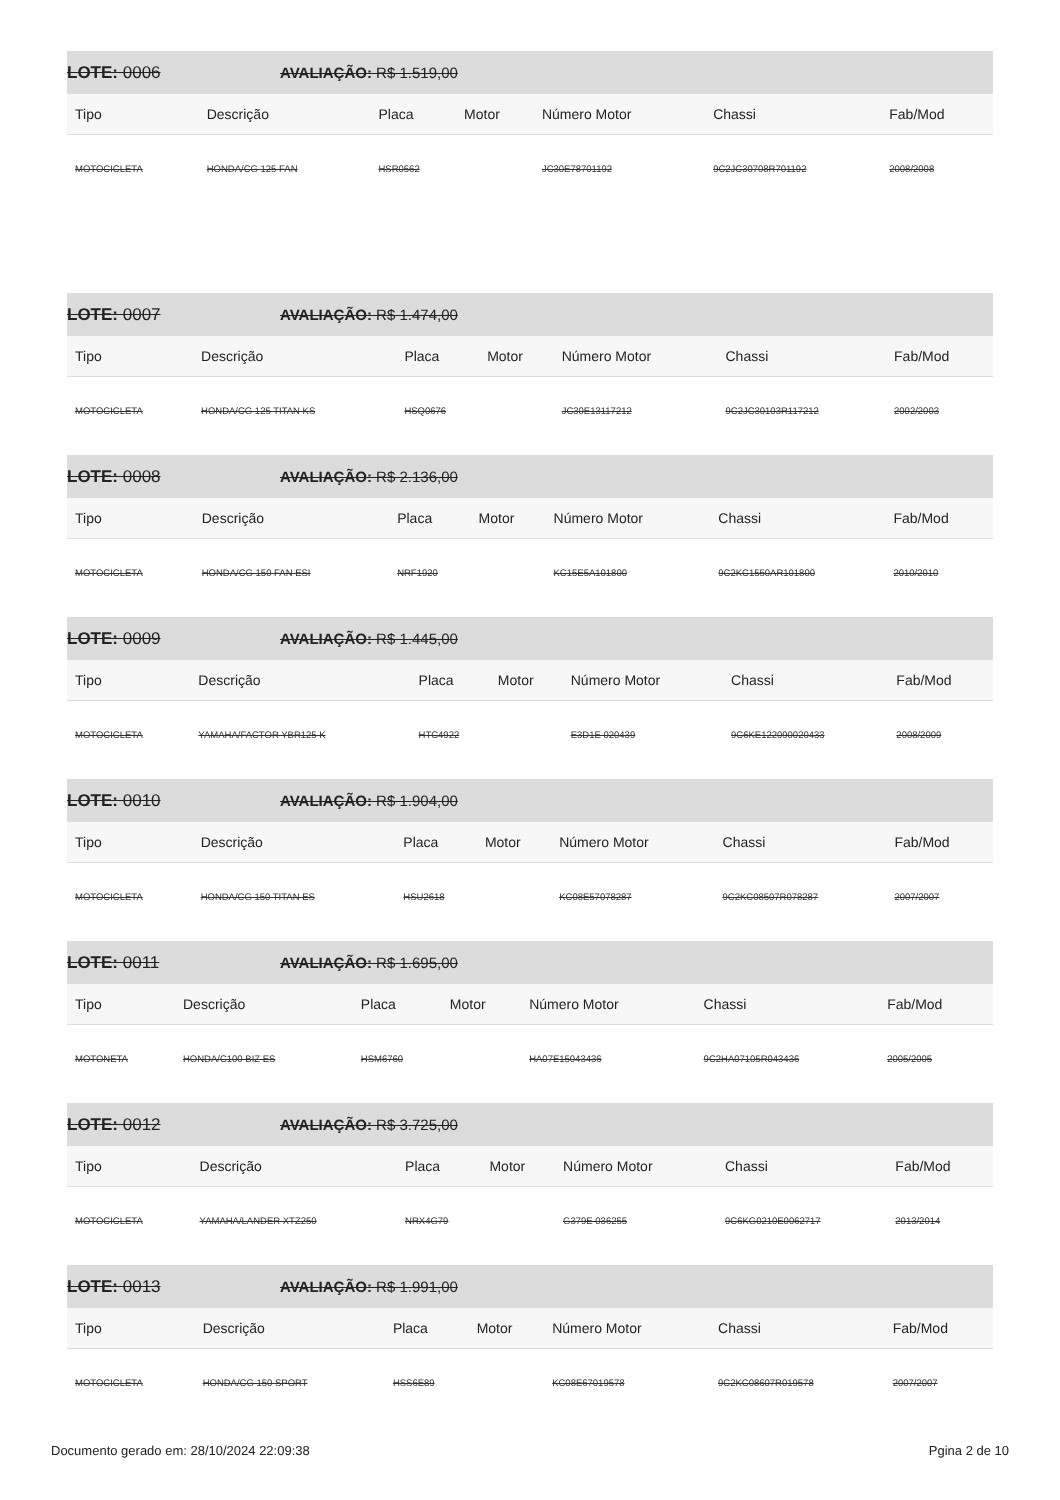LOTE: 0006 AVALIAÇÃO: R$ 1.519,00
| Tipo | Descrição | Placa | Motor | Número Motor | Chassi | Fab/Mod |
| --- | --- | --- | --- | --- | --- | --- |
| MOTOCICLETA | HONDA/CG 125 FAN | HSR0562 | | JC30E78701192 | 9C2JC30708R701192 | 2008/2008 |
LOTE: 0007 AVALIAÇÃO: R$ 1.474,00
| Tipo | Descrição | Placa | Motor | Número Motor | Chassi | Fab/Mod |
| --- | --- | --- | --- | --- | --- | --- |
| MOTOCICLETA | HONDA/CG 125 TITAN KS | HSQ0676 | | JC30E13117212 | 9C2JC30103R117212 | 2002/2003 |
LOTE: 0008 AVALIAÇÃO: R$ 2.136,00
| Tipo | Descrição | Placa | Motor | Número Motor | Chassi | Fab/Mod |
| --- | --- | --- | --- | --- | --- | --- |
| MOTOCICLETA | HONDA/CG 150 FAN ESI | NRF1920 | | KC15E5A101800 | 9C2KC1550AR101800 | 2010/2010 |
LOTE: 0009 AVALIAÇÃO: R$ 1.445,00
| Tipo | Descrição | Placa | Motor | Número Motor | Chassi | Fab/Mod |
| --- | --- | --- | --- | --- | --- | --- |
| MOTOCICLETA | YAMAHA/FACTOR YBR125 K | HTC4922 | | E3D1E 020439 | 9C6KE122090020433 | 2008/2009 |
LOTE: 0010 AVALIAÇÃO: R$ 1.904,00
| Tipo | Descrição | Placa | Motor | Número Motor | Chassi | Fab/Mod |
| --- | --- | --- | --- | --- | --- | --- |
| MOTOCICLETA | HONDA/CG 150 TITAN ES | HSU2618 | | KC08E57078287 | 9C2KC08507R078287 | 2007/2007 |
LOTE: 0011 AVALIAÇÃO: R$ 1.695,00
| Tipo | Descrição | Placa | Motor | Número Motor | Chassi | Fab/Mod |
| --- | --- | --- | --- | --- | --- | --- |
| MOTONETA | HONDA/C100 BIZ ES | HSM6760 | | HA07E15043436 | 9C2HA07105R043436 | 2005/2005 |
LOTE: 0012 AVALIAÇÃO: R$ 3.725,00
| Tipo | Descrição | Placa | Motor | Número Motor | Chassi | Fab/Mod |
| --- | --- | --- | --- | --- | --- | --- |
| MOTOCICLETA | YAMAHA/LANDER XTZ250 | NRX4G79 | | G379E 036255 | 9C6KG0210E0062717 | 2013/2014 |
LOTE: 0013 AVALIAÇÃO: R$ 1.991,00
| Tipo | Descrição | Placa | Motor | Número Motor | Chassi | Fab/Mod |
| --- | --- | --- | --- | --- | --- | --- |
| MOTOCICLETA | HONDA/CG 150 SPORT | HSS6E89 | | KC08E67019578 | 9C2KC08607R019578 | 2007/2007 |
Documento gerado em: 28/10/2024 22:09:38 Pgina 2 de 10